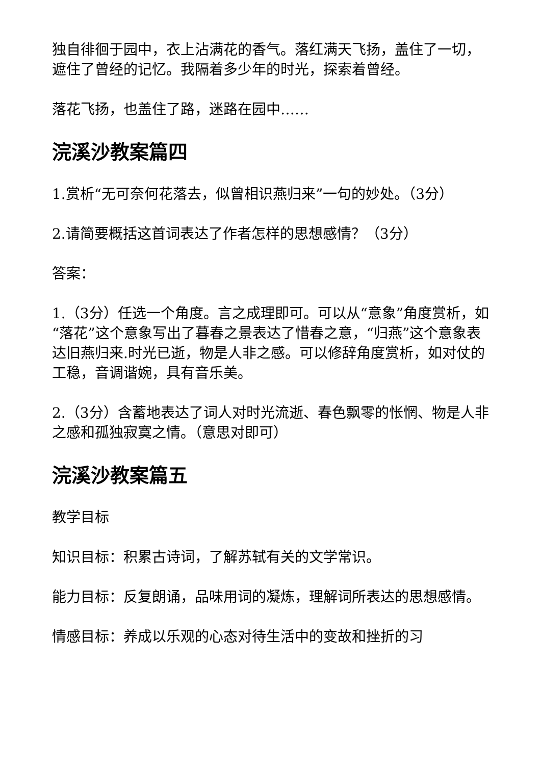独自徘徊于园中，衣上沾满花的香气。落红满天飞扬，盖住了一切，遮住了曾经的记忆。我隔着多少年的时光，探索着曾经。
落花飞扬，也盖住了路，迷路在园中……
浣溪沙教案篇四
1.赏析“无可奈何花落去，似曾相识燕归来”一句的妙处。（3分）
2.请简要概括这首词表达了作者怎样的思想感情？（3分）
答案：
1.（3分）任选一个角度。言之成理即可。可以从“意象”角度赏析，如“落花”这个意象写出了暮春之景表达了惜春之意，“归燕”这个意象表达旧燕归来.时光已逝，物是人非之感。可以修辞角度赏析，如对仗的工稳，音调谐婉，具有音乐美。
2.（3分）含蓄地表达了词人对时光流逝、春色飘零的怅惘、物是人非之感和孤独寂寞之情。（意思对即可）
浣溪沙教案篇五
教学目标
知识目标：积累古诗词，了解苏轼有关的文学常识。
能力目标：反复朗诵，品味用词的凝炼，理解词所表达的思想感情。
情感目标：养成以乐观的心态对待生活中的变故和挫折的习